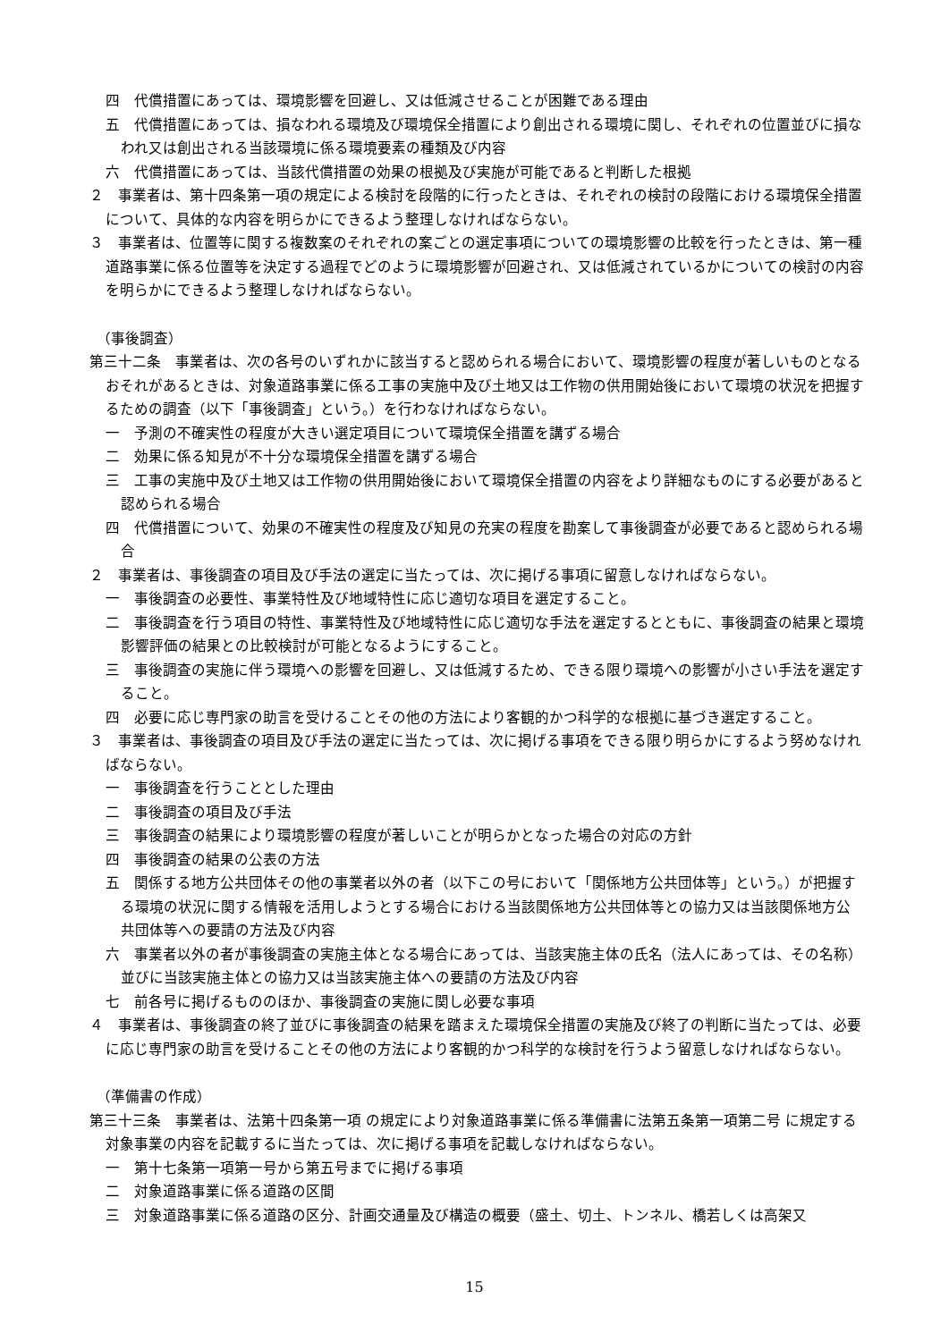四　代償措置にあっては、環境影響を回避し、又は低減させることが困難である理由
五　代償措置にあっては、損なわれる環境及び環境保全措置により創出される環境に関し、それぞれの位置並びに損なわれ又は創出される当該環境に係る環境要素の種類及び内容
六　代償措置にあっては、当該代償措置の効果の根拠及び実施が可能であると判断した根拠
２　事業者は、第十四条第一項の規定による検討を段階的に行ったときは、それぞれの検討の段階における環境保全措置について、具体的な内容を明らかにできるよう整理しなければならない。
３　事業者は、位置等に関する複数案のそれぞれの案ごとの選定事項についての環境影響の比較を行ったときは、第一種道路事業に係る位置等を決定する過程でどのように環境影響が回避され、又は低減されているかについての検討の内容を明らかにできるよう整理しなければならない。
（事後調査）
第三十二条　事業者は、次の各号のいずれかに該当すると認められる場合において、環境影響の程度が著しいものとなるおそれがあるときは、対象道路事業に係る工事の実施中及び土地又は工作物の供用開始後において環境の状況を把握するための調査（以下「事後調査」という。）を行わなければならない。
一　予測の不確実性の程度が大きい選定項目について環境保全措置を講ずる場合
二　効果に係る知見が不十分な環境保全措置を講ずる場合
三　工事の実施中及び土地又は工作物の供用開始後において環境保全措置の内容をより詳細なものにする必要があると認められる場合
四　代償措置について、効果の不確実性の程度及び知見の充実の程度を勘案して事後調査が必要であると認められる場合
２　事業者は、事後調査の項目及び手法の選定に当たっては、次に掲げる事項に留意しなければならない。
一　事後調査の必要性、事業特性及び地域特性に応じ適切な項目を選定すること。
二　事後調査を行う項目の特性、事業特性及び地域特性に応じ適切な手法を選定するとともに、事後調査の結果と環境影響評価の結果との比較検討が可能となるようにすること。
三　事後調査の実施に伴う環境への影響を回避し、又は低減するため、できる限り環境への影響が小さい手法を選定すること。
四　必要に応じ専門家の助言を受けることその他の方法により客観的かつ科学的な根拠に基づき選定すること。
３　事業者は、事後調査の項目及び手法の選定に当たっては、次に掲げる事項をできる限り明らかにするよう努めなければならない。
一　事後調査を行うこととした理由
二　事後調査の項目及び手法
三　事後調査の結果により環境影響の程度が著しいことが明らかとなった場合の対応の方針
四　事後調査の結果の公表の方法
五　関係する地方公共団体その他の事業者以外の者（以下この号において「関係地方公共団体等」という。）が把握する環境の状況に関する情報を活用しようとする場合における当該関係地方公共団体等との協力又は当該関係地方公共団体等への要請の方法及び内容
六　事業者以外の者が事後調査の実施主体となる場合にあっては、当該実施主体の氏名（法人にあっては、その名称）並びに当該実施主体との協力又は当該実施主体への要請の方法及び内容
七　前各号に掲げるもののほか、事後調査の実施に関し必要な事項
４　事業者は、事後調査の終了並びに事後調査の結果を踏まえた環境保全措置の実施及び終了の判断に当たっては、必要に応じ専門家の助言を受けることその他の方法により客観的かつ科学的な検討を行うよう留意しなければならない。
（準備書の作成）
第三十三条　事業者は、法第十四条第一項 の規定により対象道路事業に係る準備書に法第五条第一項第二号 に規定する対象事業の内容を記載するに当たっては、次に掲げる事項を記載しなければならない。
一　第十七条第一項第一号から第五号までに掲げる事項
二　対象道路事業に係る道路の区間
三　対象道路事業に係る道路の区分、計画交通量及び構造の概要（盛土、切土、トンネル、橋若しくは高架又
15